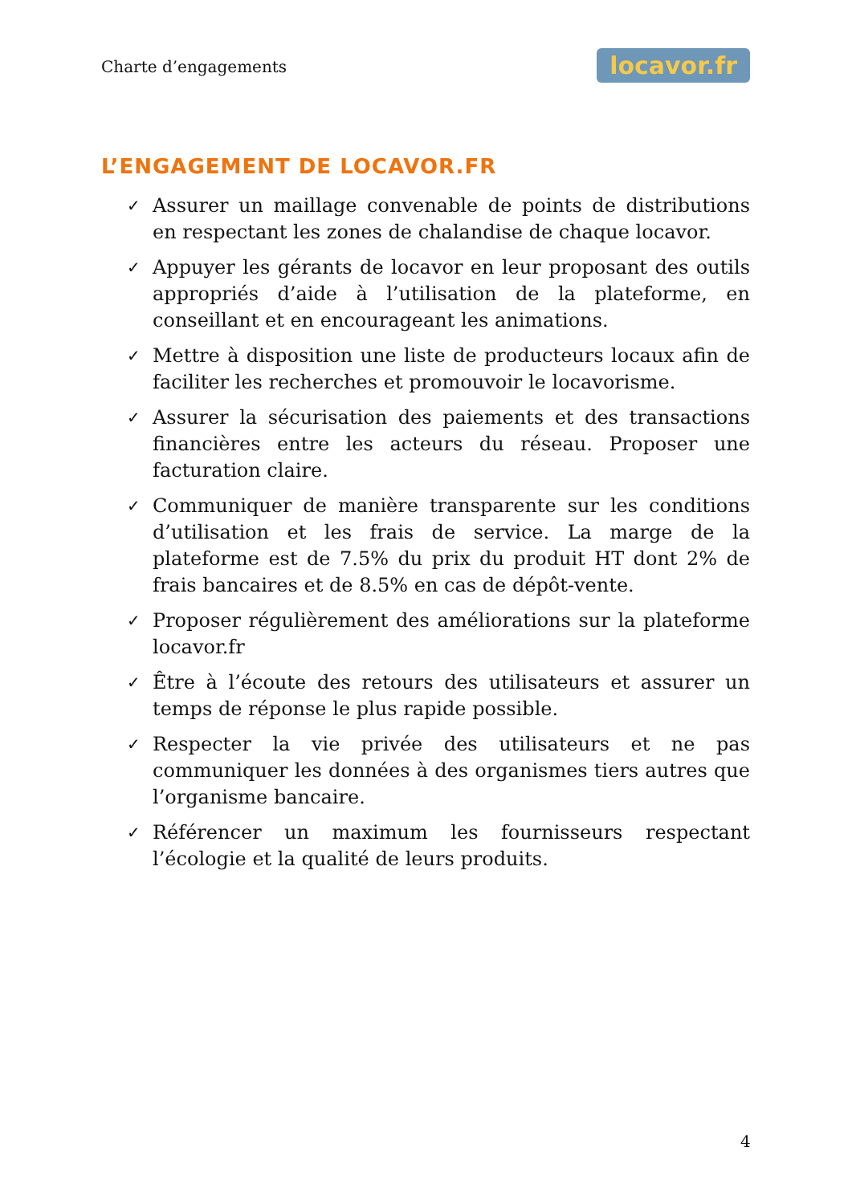Charte d’engagements locavor.fr
L’ENGAGEMENT DE LOCAVOR.FR
✓ Assurer un maillage convenable de points de distributions en respectant les zones de chalandise de chaque locavor.
✓ Appuyer les gérants de locavor en leur proposant des outils appropriés d’aide à l’utilisation de la plateforme, en conseillant et en encourageant les animations.
✓ Mettre à disposition une liste de producteurs locaux afin de faciliter les recherches et promouvoir le locavorisme.
✓ Assurer la sécurisation des paiements et des transactions financières entre les acteurs du réseau. Proposer une facturation claire.
✓ Communiquer de manière transparente sur les conditions d’utilisation et les frais de service. La marge de la plateforme est de 7.5% du prix du produit HT dont 2% de frais bancaires et de 8.5% en cas de dépôt-vente.
✓ Proposer régulièrement des améliorations sur la plateforme locavor.fr
✓ Être à l’écoute des retours des utilisateurs et assurer un temps de réponse le plus rapide possible.
✓ Respecter la vie privée des utilisateurs et ne pas communiquer les données à des organismes tiers autres que l’organisme bancaire.
✓ Référencer un maximum les fournisseurs respectant l’écologie et la qualité de leurs produits.
4